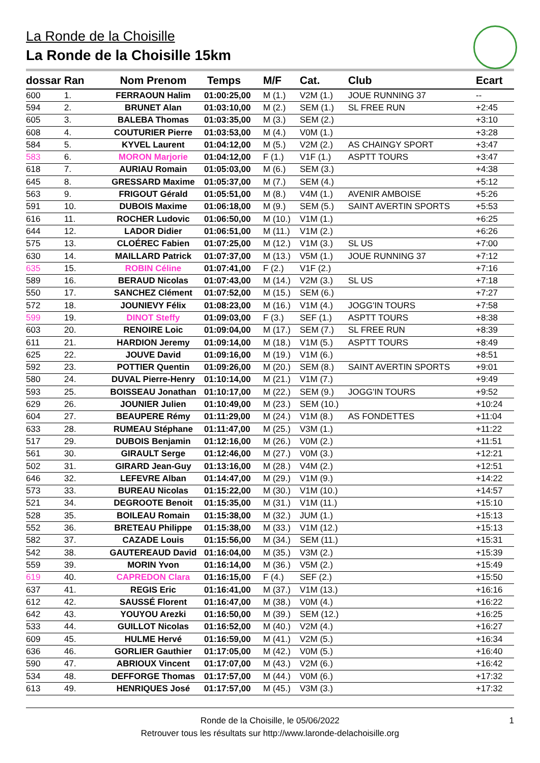La Ronde de la Choisille
La Ronde de la Choisille 15km
| dossar | Ran | Nom Prenom | Temps | M/F | Cat. | Club | Ecart |
| --- | --- | --- | --- | --- | --- | --- | --- |
| 600 | 1. | FERRAOUN Halim | 01:00:25,00 | M (1.) | V2M (1.) | JOUE RUNNING 37 | -- |
| 594 | 2. | BRUNET Alan | 01:03:10,00 | M (2.) | SEM (1.) | SL FREE RUN | +2:45 |
| 605 | 3. | BALEBA Thomas | 01:03:35,00 | M (3.) | SEM (2.) | | +3:10 |
| 608 | 4. | COUTURIER Pierre | 01:03:53,00 | M (4.) | V0M (1.) | | +3:28 |
| 584 | 5. | KYVEL Laurent | 01:04:12,00 | M (5.) | V2M (2.) | AS CHAINGY SPORT | +3:47 |
| 583 | 6. | MORON Marjorie | 01:04:12,00 | F (1.) | V1F (1.) | ASPTT TOURS | +3:47 |
| 618 | 7. | AURIAU Romain | 01:05:03,00 | M (6.) | SEM (3.) | | +4:38 |
| 645 | 8. | GRESSARD Maxime | 01:05:37,00 | M (7.) | SEM (4.) | | +5:12 |
| 563 | 9. | FRIGOUT Gérald | 01:05:51,00 | M (8.) | V4M (1.) | AVENIR AMBOISE | +5:26 |
| 591 | 10. | DUBOIS Maxime | 01:06:18,00 | M (9.) | SEM (5.) | SAINT AVERTIN SPORTS | +5:53 |
| 616 | 11. | ROCHER Ludovic | 01:06:50,00 | M (10.) | V1M (1.) | | +6:25 |
| 644 | 12. | LADOR Didier | 01:06:51,00 | M (11.) | V1M (2.) | | +6:26 |
| 575 | 13. | CLOÉREC Fabien | 01:07:25,00 | M (12.) | V1M (3.) | SL US | +7:00 |
| 630 | 14. | MAILLARD Patrick | 01:07:37,00 | M (13.) | V5M (1.) | JOUE RUNNING 37 | +7:12 |
| 635 | 15. | ROBIN Céline | 01:07:41,00 | F (2.) | V1F (2.) | | +7:16 |
| 589 | 16. | BERAUD Nicolas | 01:07:43,00 | M (14.) | V2M (3.) | SL US | +7:18 |
| 550 | 17. | SANCHEZ Clément | 01:07:52,00 | M (15.) | SEM (6.) | | +7:27 |
| 572 | 18. | JOUNIEVY Félix | 01:08:23,00 | M (16.) | V1M (4.) | JOGG'IN TOURS | +7:58 |
| 599 | 19. | DINOT Steffy | 01:09:03,00 | F (3.) | SEF (1.) | ASPTT TOURS | +8:38 |
| 603 | 20. | RENOIRE Loic | 01:09:04,00 | M (17.) | SEM (7.) | SL FREE RUN | +8:39 |
| 611 | 21. | HARDION Jeremy | 01:09:14,00 | M (18.) | V1M (5.) | ASPTT TOURS | +8:49 |
| 625 | 22. | JOUVE David | 01:09:16,00 | M (19.) | V1M (6.) | | +8:51 |
| 592 | 23. | POTTIER Quentin | 01:09:26,00 | M (20.) | SEM (8.) | SAINT AVERTIN SPORTS | +9:01 |
| 580 | 24. | DUVAL Pierre-Henry | 01:10:14,00 | M (21.) | V1M (7.) | | +9:49 |
| 593 | 25. | BOISSEAU Jonathan | 01:10:17,00 | M (22.) | SEM (9.) | JOGG'IN TOURS | +9:52 |
| 629 | 26. | JOUNIER Julien | 01:10:49,00 | M (23.) | SEM (10.) | | +10:24 |
| 604 | 27. | BEAUPERE Rémy | 01:11:29,00 | M (24.) | V1M (8.) | AS FONDETTES | +11:04 |
| 633 | 28. | RUMEAU Stéphane | 01:11:47,00 | M (25.) | V3M (1.) | | +11:22 |
| 517 | 29. | DUBOIS Benjamin | 01:12:16,00 | M (26.) | V0M (2.) | | +11:51 |
| 561 | 30. | GIRAULT Serge | 01:12:46,00 | M (27.) | V0M (3.) | | +12:21 |
| 502 | 31. | GIRARD Jean-Guy | 01:13:16,00 | M (28.) | V4M (2.) | | +12:51 |
| 646 | 32. | LEFEVRE Alban | 01:14:47,00 | M (29.) | V1M (9.) | | +14:22 |
| 573 | 33. | BUREAU Nicolas | 01:15:22,00 | M (30.) | V1M (10.) | | +14:57 |
| 521 | 34. | DEGROOTE Benoit | 01:15:35,00 | M (31.) | V1M (11.) | | +15:10 |
| 528 | 35. | BOILEAU Romain | 01:15:38,00 | M (32.) | JUM (1.) | | +15:13 |
| 552 | 36. | BRETEAU Philippe | 01:15:38,00 | M (33.) | V1M (12.) | | +15:13 |
| 582 | 37. | CAZADE Louis | 01:15:56,00 | M (34.) | SEM (11.) | | +15:31 |
| 542 | 38. | GAUTEREAUD David | 01:16:04,00 | M (35.) | V3M (2.) | | +15:39 |
| 559 | 39. | MORIN Yvon | 01:16:14,00 | M (36.) | V5M (2.) | | +15:49 |
| 619 | 40. | CAPREDON Clara | 01:16:15,00 | F (4.) | SEF (2.) | | +15:50 |
| 637 | 41. | REGIS Eric | 01:16:41,00 | M (37.) | V1M (13.) | | +16:16 |
| 612 | 42. | SAUSSÉ Florent | 01:16:47,00 | M (38.) | V0M (4.) | | +16:22 |
| 642 | 43. | YOUYOU Arezki | 01:16:50,00 | M (39.) | SEM (12.) | | +16:25 |
| 533 | 44. | GUILLOT Nicolas | 01:16:52,00 | M (40.) | V2M (4.) | | +16:27 |
| 609 | 45. | HULME Hervé | 01:16:59,00 | M (41.) | V2M (5.) | | +16:34 |
| 636 | 46. | GORLIER Gauthier | 01:17:05,00 | M (42.) | V0M (5.) | | +16:40 |
| 590 | 47. | ABRIOUX Vincent | 01:17:07,00 | M (43.) | V2M (6.) | | +16:42 |
| 534 | 48. | DEFFORGE Thomas | 01:17:57,00 | M (44.) | V0M (6.) | | +17:32 |
| 613 | 49. | HENRIQUES José | 01:17:57,00 | M (45.) | V3M (3.) | | +17:32 |
Ronde de la Choisille, le 05/06/2022 1
Retrouver tous les résultats sur http://www.laronde-delachoisille.org